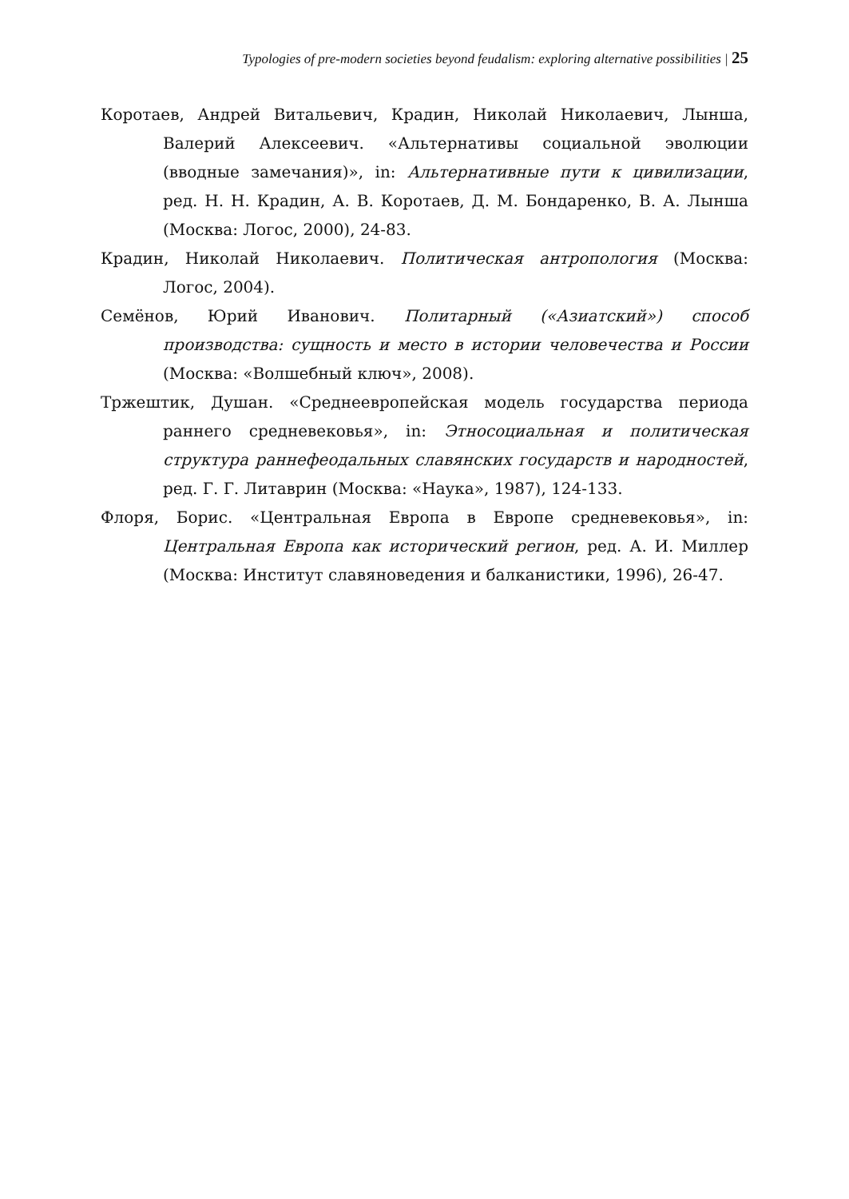Typologies of pre-modern societies beyond feudalism: exploring alternative possibilities | 25
Коротаев, Андрей Витальевич, Крадин, Николай Николаевич, Лынша, Валерий Алексеевич. «Альтернативы социальной эволюции (вводные замечания)», in: Альтернативные пути к цивилизации, ред. Н. Н. Крадин, А. В. Коротаев, Д. М. Бондаренко, В. А. Лынша (Москва: Логос, 2000), 24-83.
Крадин, Николай Николаевич. Политическая антропология (Москва: Логос, 2004).
Семёнов, Юрий Иванович. Политарный («Азиатский») способ производства: сущность и место в истории человечества и России (Москва: «Волшебный ключ», 2008).
Тржештик, Душан. «Среднеевропейская модель государства периода раннего средневековья», in: Этносоциальная и политическая структура раннефеодальных славянских государств и народностей, ред. Г. Г. Литаврин (Москва: «Наука», 1987), 124-133.
Флоря, Борис. «Центральная Европа в Европе средневековья», in: Центральная Европа как исторический регион, ред. А. И. Миллер (Москва: Институт славяноведения и балканистики, 1996), 26-47.